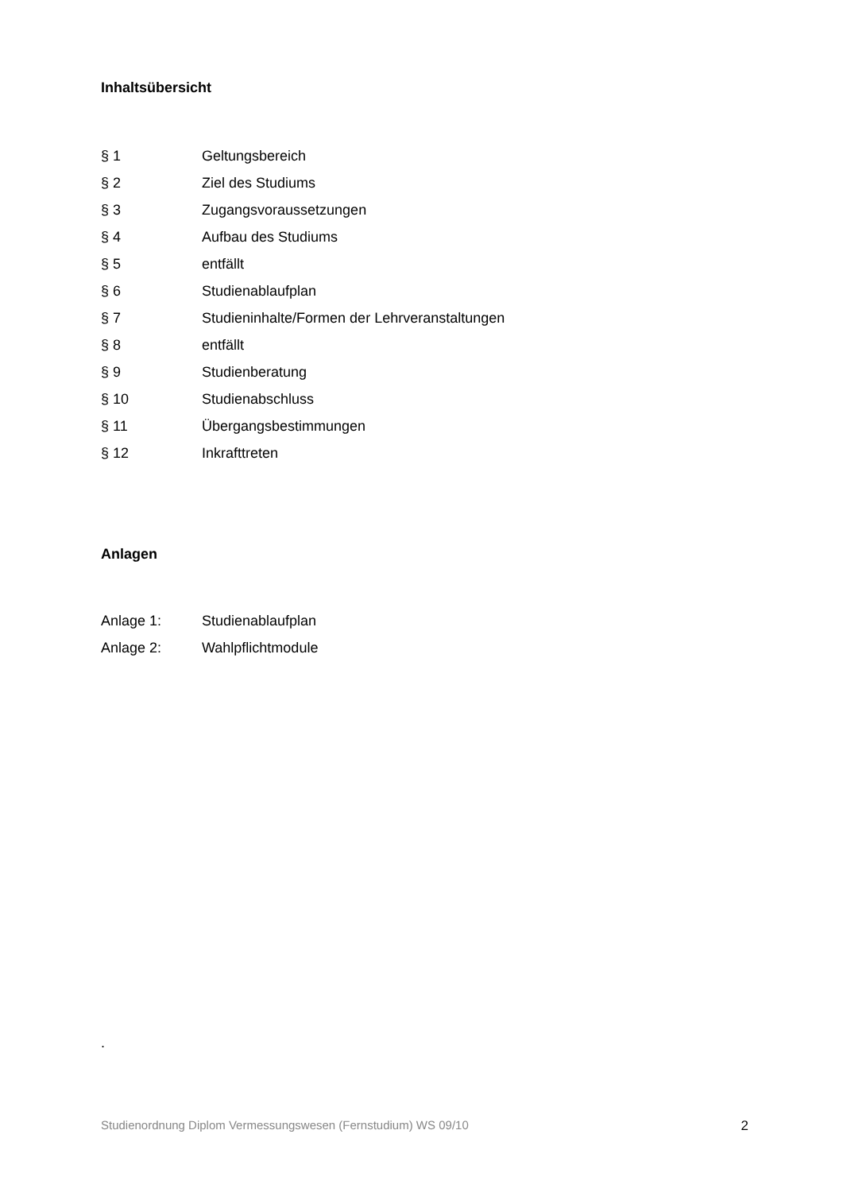Inhaltsübersicht
§ 1 Geltungsbereich
§ 2 Ziel des Studiums
§ 3 Zugangsvoraussetzungen
§ 4 Aufbau des Studiums
§ 5 entfällt
§ 6 Studienablaufplan
§ 7 Studieninhalte/Formen der Lehrveranstaltungen
§ 8 entfällt
§ 9 Studienberatung
§ 10 Studienabschluss
§ 11 Übergangsbestimmungen
§ 12 Inkrafttreten
Anlagen
Anlage 1: Studienablaufplan
Anlage 2: Wahlpflichtmodule
.
Studienordnung Diplom Vermessungswesen (Fernstudium) WS 09/10 2